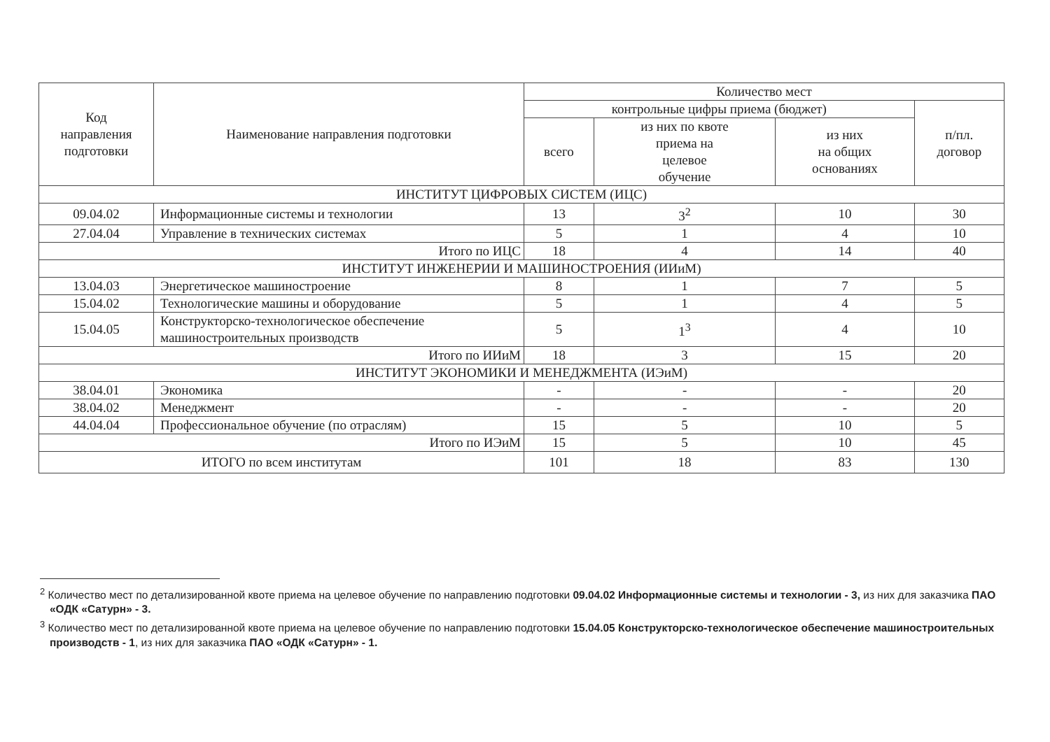| Код направления подготовки | Наименование направления подготовки | Количество мест | | | |
| --- | --- | --- | --- | --- | --- |
| | | контрольные цифры приема (бюджет) | | | п/пл. договор |
| | | всего | из них по квоте приема на целевое обучение | из них на общих основаниях | |
| ИНСТИТУТ ЦИФРОВЫХ СИСТЕМ (ИЦС) | | | | | |
| 09.04.02 | Информационные системы и технологии | 13 | 3<sup>2</sup> | 10 | 30 |
| 27.04.04 | Управление в технических системах | 5 | 1 | 4 | 10 |
| Итого по ИЦС | | 18 | 4 | 14 | 40 |
| ИНСТИТУТ ИНЖЕНЕРИИ И МАШИНОСТРОЕНИЯ (ИИиМ) | | | | | |
| 13.04.03 | Энергетическое машиностроение | 8 | 1 | 7 | 5 |
| 15.04.02 | Технологические машины и оборудование | 5 | 1 | 4 | 5 |
| 15.04.05 | Конструкторско-технологическое обеспечение машиностроительных производств | 5 | 1<sup>3</sup> | 4 | 10 |
| Итого по ИИиМ | | 18 | 3 | 15 | 20 |
| ИНСТИТУТ ЭКОНОМИКИ И МЕНЕДЖМЕНТА (ИЭиМ) | | | | | |
| 38.04.01 | Экономика | - | - | - | 20 |
| 38.04.02 | Менеджмент | - | - | - | 20 |
| 44.04.04 | Профессиональное обучение (по отраслям) | 15 | 5 | 10 | 5 |
| Итого по ИЭиМ | | 15 | 5 | 10 | 45 |
| ИТОГО по всем институтам | | 101 | 18 | 83 | 130 |
<sup>2</sup> Количество мест по детализированной квоте приема на целевое обучение по направлению подготовки 09.04.02 Информационные системы и технологии - 3, из них для заказчика ПАО «ОДК «Сатурн» - 3.
<sup>3</sup> Количество мест по детализированной квоте приема на целевое обучение по направлению подготовки 15.04.05 Конструкторско-технологическое обеспечение машиностроительных производств - 1, из них для заказчика ПАО «ОДК «Сатурн» - 1.